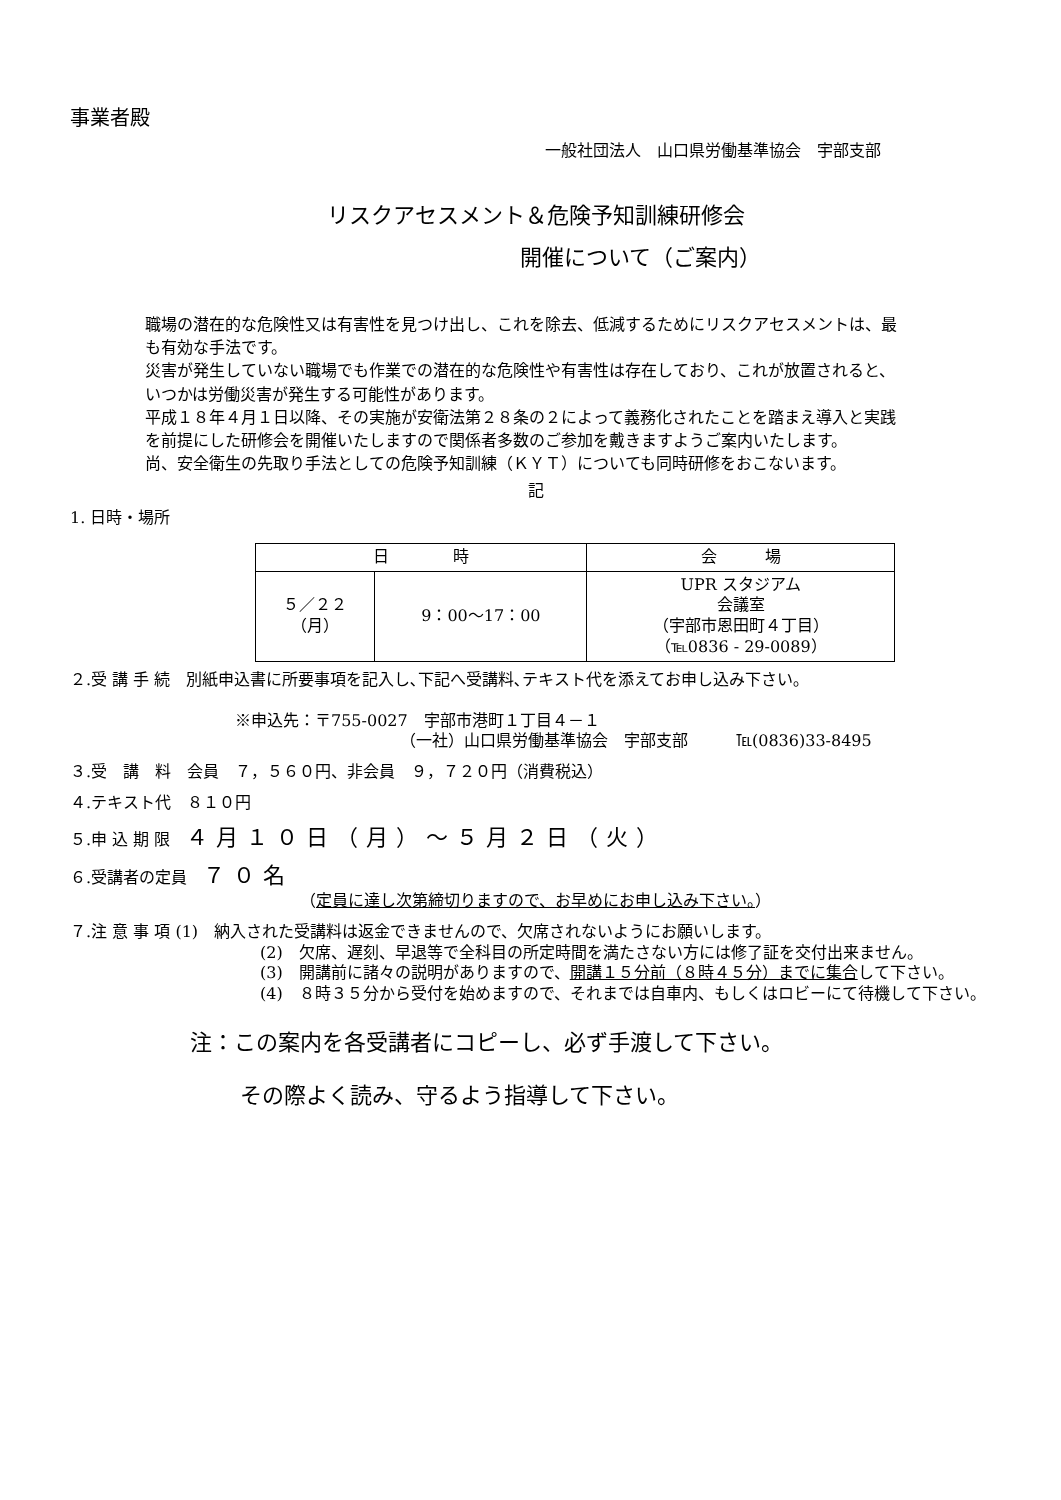事業者殿
一般社団法人　山口県労働基準協会　宇部支部
リスクアセスメント＆危険予知訓練研修会
開催について（ご案内）
職場の潜在的な危険性又は有害性を見つけ出し、これを除去、低減するためにリスクアセスメントは、最も有効な手法です。
災害が発生していない職場でも作業での潜在的な危険性や有害性は存在しており、これが放置されると、いつかは労働災害が発生する可能性があります。
平成１８年４月１日以降、その実施が安衛法第２８条の２によって義務化されたことを踏まえ導入と実践を前提にした研修会を開催いたしますので関係者多数のご参加を戴きますようご案内いたします。
尚、安全衛生の先取り手法としての危険予知訓練（ＫＹＴ）についても同時研修をおこないます。
記
1. 日時・場所
| 日 時 | | 会 場 |
| --- | --- | --- |
| ５／２２ （月） | 9：00〜17：00 | UPR スタジアム 会議室 （宇部市恩田町４丁目） （℡0836 - 29-0089） |
２.受 講 手 続　別紙申込書に所要事項を記入し､下記へ受講料､テキスト代を添えてお申し込み下さい｡
※申込先：〒755-0027　宇部市港町１丁目４－１
（一社）山口県労働基準協会　宇部支部　　　℡(0836)33-8495
３.受　講　料　会員　７，５６０円、非会員　９，７２０円（消費税込）
４.テキスト代　８１０円
５.申 込 期 限　４月１０日（月）〜５月２日（火）
６.受講者の定員　７０名
（定員に達し次第締切りますので、お早めにお申し込み下さい。）
７.注 意 事 項 (1)　納入された受講料は返金できませんので、欠席されないようにお願いします。
(2)　欠席、遅刻、早退等で全科目の所定時間を満たさない方には修了証を交付出来ません。
(3)　開講前に諸々の説明がありますので、開講１５分前（８時４５分）までに集合して下さい。
(4)　８時３５分から受付を始めますので、それまでは自車内、もしくはロビーにて待機して下さい。
注：この案内を各受講者にコピーし、必ず手渡して下さい。
その際よく読み、守るよう指導して下さい。